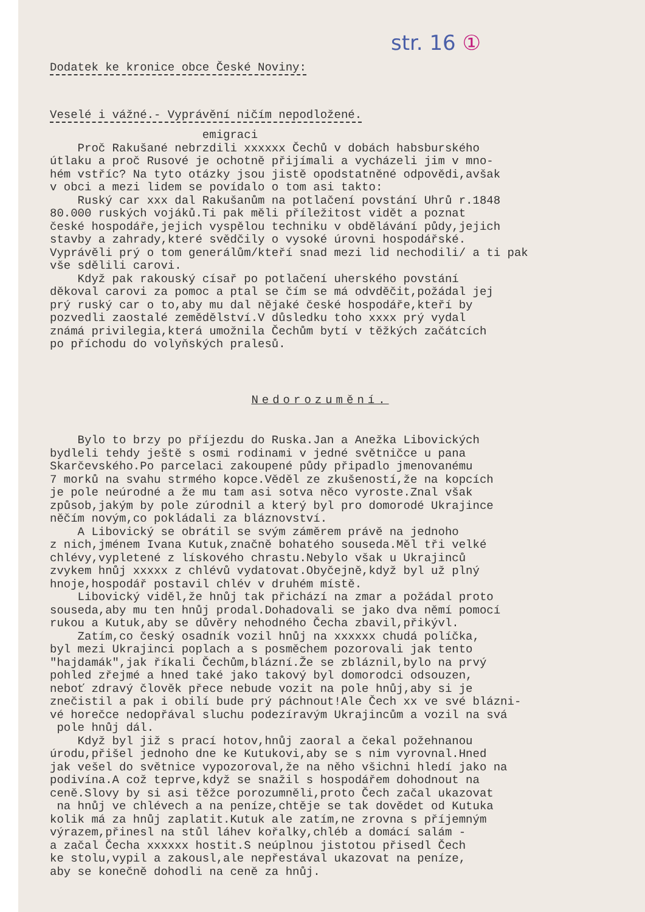str. 16 ①
Dodatek ke kronice obce České Noviny:
Veselé i vážné.- Vyprávění ničím nepodložené.
emigraci Proč Rakušané nebrzdili xxxxxx Čechů v dobách habsburského útlaku a proč Rusové je ochotně přijímali a vycházeli jim v mno- hém vstříc? Na tyto otázky jsou jistě opodstatněné odpovědi,avšak v obci a mezi lidem se povídalo o tom asi takto: Ruský car xxx dal Rakušanům na potlačení povstání Uhrů r.1848 80.000 ruských vojáků.Ti pak měli příležitost vidět a poznat české hospodáře,jejich vyspělou techniku v obdělávání půdy,jejich stavby a zahrady,které svědčily o vysoké úrovni hospodářské. Vyprávěli prý o tom generálům/kteří snad mezi lid nechodili/ a ti pak vše sdělili carovi. Když pak rakouský císař po potlačení uherského povstání děkoval carovi za pomoc a ptal se čím se má odvděčit,požádal jej prý ruský car o to,aby mu dal nějaké české hospodáře,kteří by pozvedli zaostalé zemědělství.V důsledku toho xxxx prý vydal známá privilegia,která umožnila Čechům bytí v těžkých začátcích po příchodu do volyňských pralesů.
Nedorozumění.
Bylo to brzy po příjezdu do Ruska.Jan a Anežka Libovických bydleli tehdy ještě s osmi rodinami v jedné světničce u pana Skarčevského.Po parcelaci zakoupené půdy připadlo jmenovanému 7 morků na svahu strmého kopce.Věděl ze zkušeností,že na kopcích je pole neúrodné a že mu tam asi sotva něco vyroste.Znal však způsob,jakým by pole zúrodnil a který byl pro domorodé Ukrajince něčím novým,co pokládali za bláznovství. A Libovický se obrátil se svým záměrem právě na jednoho z nich,jménem Ivana Kutuk,značně bohatého souseda.Měl tři velké chlévy,vypletené z lískového chrastu.Nebylo však u Ukrajinců zvykem hnůj xxxxx z chlévů vydatovat.Obyčejně,když byl už plný hnoje,hospodář postavil chlév v druhém místě. Libovický viděl,že hnůj tak přichází na zmar a požádal proto souseda,aby mu ten hnůj prodal.Dohadovali se jako dva němí pomocí rukou a Kutuk,aby se důvěry nehodného Čecha zbavil,přikývl. Zatím,co český osadník vozil hnůj na xxxxxx chudá políčka, byl mezi Ukrajinci poplach a s posměchem pozorovali jak tento "hajdamák",jak říkali Čechům,blázní.Že se zbláznil,bylo na prvý pohled zřejmé a hned také jako takový byl domorodci odsouzen, neboť zdravý člověk přece nebude vozit na pole hnůj,aby si je znečistil a pak i obilí bude prý páchnout!Ale Čech xx ve své blázni- vé horečce nedopřával sluchu podezíravým Ukrajincům a vozil na svá pole hnůj dál. Když byl již s prací hotov,hnůj zaoral a čekal požehnanou úrodu,přišel jednoho dne ke Kutukovi,aby se s nim vyrovnal.Hned jak vešel do světnice vypozoroval,že na něho všichni hledí jako na podivína.A což teprve,když se snažil s hospodářem dohodnout na ceně.Slovy by si asi těžce porozumněli,proto Čech začal ukazovat na hnůj ve chlévech a na peníze,chtěje se tak dovědet od Kutuka kolik má za hnůj zaplatit.Kutuk ale zatím,ne zrovna s příjemným výrazem,přinesl na stůl láhev kořalky,chléb a domácí salám - a začal Čecha xxxxxx hostit.S neúplnou jistotou přisedl Čech ke stolu,vypil a zakousl,ale nepřestával ukazovat na peníze, aby se konečně dohodli na ceně za hnůj.